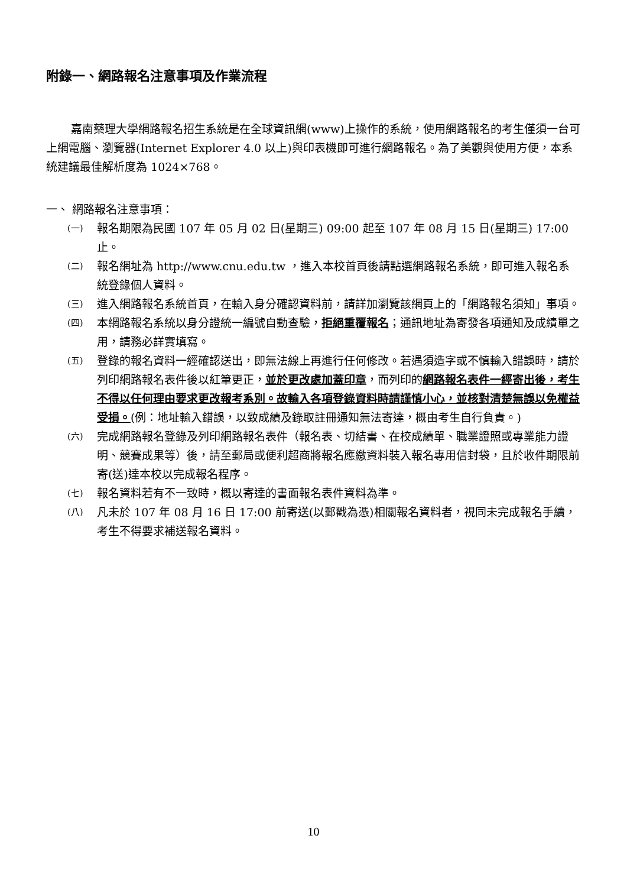附錄一、網路報名注意事項及作業流程
嘉南藥理大學網路報名招生系統是在全球資訊網(www)上操作的系統，使用網路報名的考生僅須一台可上網電腦、瀏覽器(Internet Explorer 4.0 以上)與印表機即可進行網路報名。為了美觀與使用方便，本系統建議最佳解析度為 1024×768。
一、 網路報名注意事項：
(一) 報名期限為民國 107 年 05 月 02 日(星期三) 09:00 起至 107 年 08 月 15 日(星期三) 17:00 止。
(二) 報名網址為 http://www.cnu.edu.tw ，進入本校首頁後請點選網路報名系統，即可進入報名系統登錄個人資料。
(三) 進入網路報名系統首頁，在輸入身分確認資料前，請詳加瀏覽該網頁上的「網路報名須知」事項。
(四) 本網路報名系統以身分證統一編號自動查驗，拒絕重覆報名；通訊地址為寄發各項通知及成績單之用，請務必詳實填寫。
(五) 登錄的報名資料一經確認送出，即無法線上再進行任何修改。若遇須造字或不慎輸入錯誤時，請於列印網路報名表件後以紅筆更正，並於更改處加蓋印章，而列印的網路報名表件一經寄出後，考生不得以任何理由要求更改報考系別。故輸入各項登錄資料時請謹慎小心，並核對清楚無誤以免權益受損。(例：地址輸入錯誤，以致成績及錄取註冊通知無法寄達，概由考生自行負責。)
(六) 完成網路報名登錄及列印網路報名表件（報名表、切結書、在校成績單、職業證照或專業能力證明、競賽成果等）後，請至郵局或便利超商將報名應繳資料裝入報名專用信封袋，且於收件期限前寄(送)達本校以完成報名程序。
(七) 報名資料若有不一致時，概以寄達的書面報名表件資料為準。
(八) 凡未於 107 年 08 月 16 日 17:00 前寄送(以郵戳為憑)相關報名資料者，視同未完成報名手續，考生不得要求補送報名資料。
10